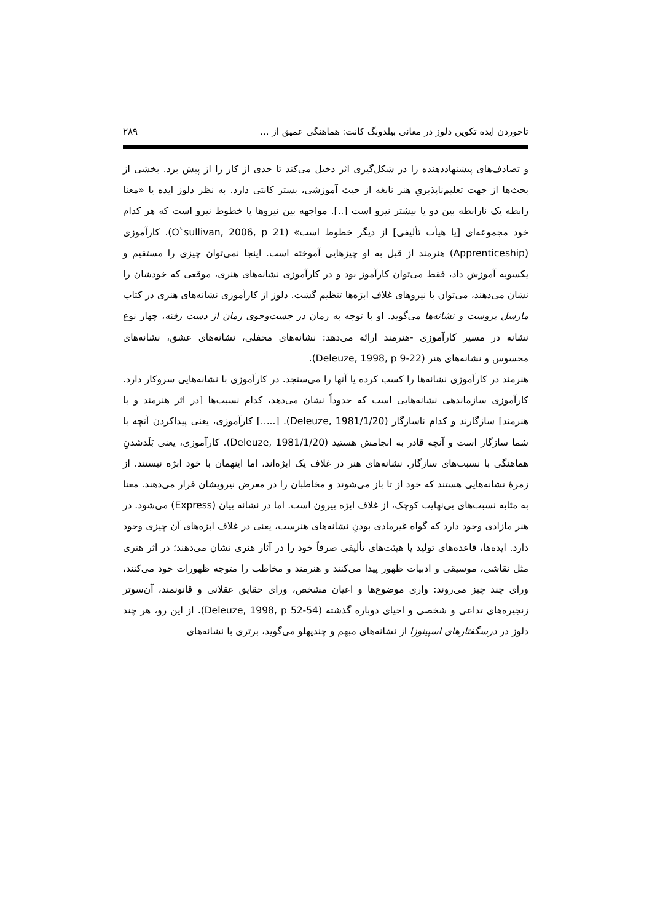تاخوردن ایده تکوین دلوز در معانی بیلدونگ کانت: هماهنگی عمیق از … ۲۸۹
و تصادف‌های پیشنهاددهنده را در شکل‌گیری اثر دخیل می‌کند تا حدی از کار را از پیش برد. بخشی از بحث‌ها از جهت تعلیم‌ناپذیریِ هنر نابغه از حیث آموزشی، بستر کانتی دارد. به نظر دلوز ایده یا «معنا رابطه یک نارابطه بین دو یا بیشتر نیرو است [..]. مواجهه بین نیروها یا خطوط نیرو است که هر کدام خود مجموعه‌ای [یا هیأت تألیفی] از دیگر خطوط است» (O`sullivan, 2006, p 21). کارآموزی (Apprenticeship) هنرمند از قبل به او چیزهایی آموخته است. اینجا نمی‌توان چیزی را مستقیم و یکسویه آموزش داد، فقط می‌توان کارآموز بود و در کارآموزی نشانه‌های هنری، موقعی که خودشان را نشان می‌دهند، می‌توان با نیروهای غلاف ابژه‌ها تنظیم گشت. دلوز از کارآموزی نشانه‌های هنری در کتاب مارسل پروست و نشانه‌ها می‌گوید. او با توجه به رمان در جست‌وجوی زمان از دست رفته، چهار نوع نشانه در مسیر کارآموزی -هنرمند ارائه می‌دهد: نشانه‌های محفلی، نشانه‌های عشق، نشانه‌های محسوس و نشانه‌های هنر (Deleuze, 1998, p 9-22).
هنرمند در کارآموزی نشانه‌ها را کسب کرده یا آنها را می‌سنجد. در کارآموزی با نشانه‌هایی سروکار دارد. کارآموزی سازماندهی نشانه‌هایی است که حدوداً نشان می‌دهد، کدام نسبت‌ها [در اثر هنرمند و با هنرمند] سازگارند و کدام ناسازگار (Deleuze, 1981/1/20). [.....] کارآموزی، یعنی پیداکردن آنچه با شما سازگار است و آنچه قادر به انجامش هستید (Deleuze, 1981/1/20). کارآموزی، یعنی بَلَدشدنِ هماهنگی با نسبت‌های سازگار. نشانه‌های هنر در غلاف یک ابژه‌اند، اما اینهمان با خود ابژه نیستند. از زمرهٔ نشانه‌هایی هستند که خود از تا باز می‌شوند و مخاطبان را در معرض نیرویشان قرار می‌دهند. معنا به مثابه نسبت‌های بی‌نهایت کوچک، از غلاف ابژه بیرون است. اما در نشانه بیان (Express) می‌شود. در هنر مازادی وجود دارد که گواه غیرمادی بودنِ نشانه‌های هنرست، یعنی در غلاف ابژه‌های آن چیزی وجود دارد. ایده‌ها، قاعده‌های تولید یا هیئت‌های تألیفی صرفاً خود را در آثار هنری نشان می‌دهند؛ در اثر هنری مثل نقاشی، موسیقی و ادبیات ظهور پیدا می‌کنند و هنرمند و مخاطب را متوجه ظهورات خود می‌کنند، ورای چند چیز می‌روند: واری موضوع‌ها و اعیان مشخص، ورای حقایق عقلانی و قانونمند، آن‌سوتر زنجیره‌های تداعی و شخصی و احیای دوباره گذشته (Deleuze, 1998, p 52-54). از این رو، هر چند دلوز در درسگفتارهای اسپینوزا از نشانه‌های مبهم و چندپهلو می‌گوید، برتری با نشانه‌های